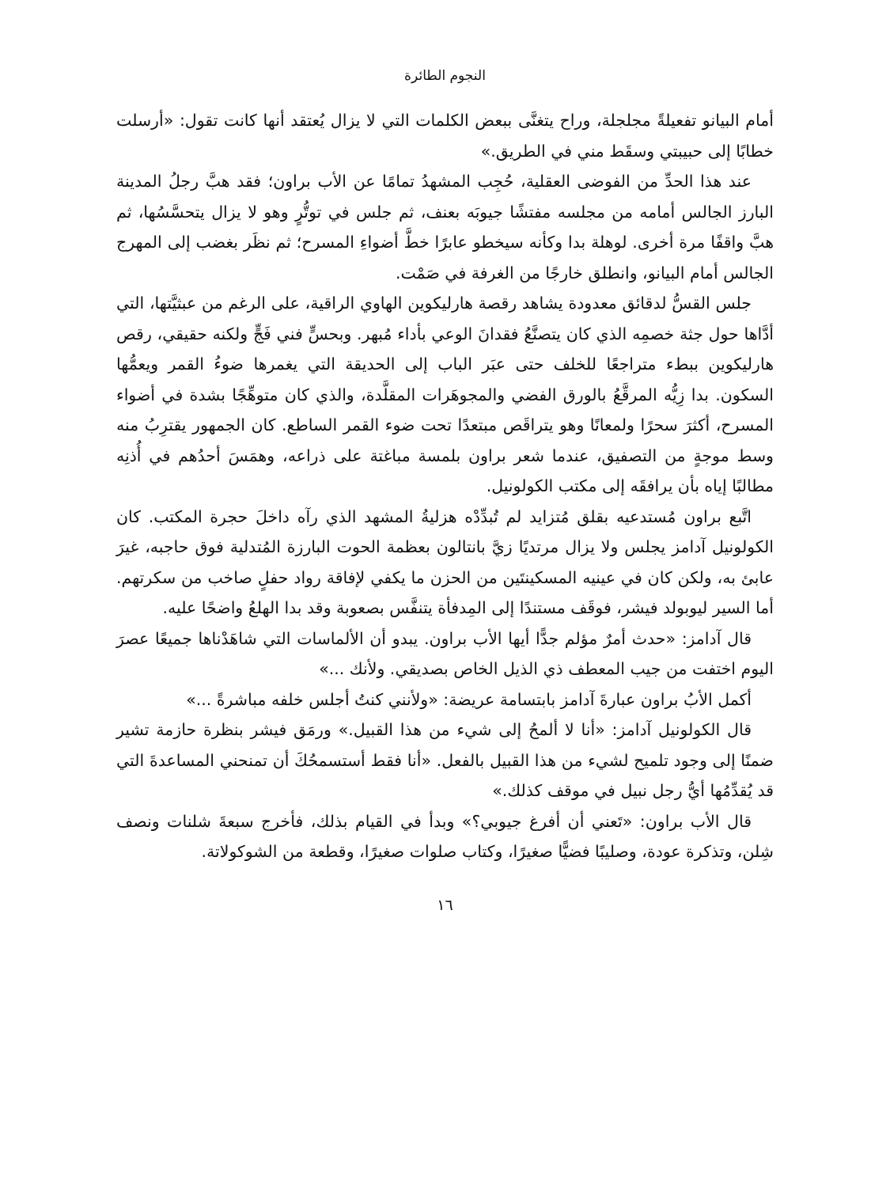النجوم الطائرة
أمام البيانو تفعيلةً مجلجلة، وراح يتغنَّى ببعض الكلمات التي لا يزال يُعتقد أنها كانت تقول: «أرسلت خطابًا إلى حبيبتي وسقَط مني في الطريق.»
عند هذا الحدِّ من الفوضى العقلية، حُجِب المشهدُ تمامًا عن الأب براون؛ فقد هبَّ رجلُ المدينة البارز الجالس أمامه من مجلسه مفتشًا جيوبَه بعنف، ثم جلس في توتُّرٍ وهو لا يزال يتحسَّسُها، ثم هبَّ واقفًا مرة أخرى. لوهلة بدا وكأنه سيخطو عابرًا خطَّ أضواءِ المسرح؛ ثم نظَر بغضب إلى المهرج الجالس أمام البيانو، وانطلق خارجًا من الغرفة في صَمْت.
جلس القسُّ لدقائق معدودة يشاهد رقصة هارليكوين الهاوي الراقية، على الرغم من عبثيَّتها، التي أدَّاها حول جثة خصمِه الذي كان يتصنَّعُ فقدانَ الوعي بأداء مُبهر. وبحسٍّ فني فَجٍّ ولكنه حقيقي، رقص هارليكوين ببطء متراجعًا للخلف حتى عبَر الباب إلى الحديقة التي يغمرها ضوءُ القمر ويعمُّها السكون. بدا زِيُّه المرقَّعُ بالورق الفضي والمجوهَرات المقلَّدة، والذي كان متوهِّجًا بشدة في أضواء المسرح، أكثرَ سحرًا ولمعانًا وهو يتراقَص مبتعدًا تحت ضوء القمر الساطع. كان الجمهور يقترِبُ منه وسط موجةٍ من التصفيق، عندما شعر براون بلمسة مباغتة على ذراعه، وهمَسَ أحدُهم في أُذنِه مطالبًا إياه بأن يرافقَه إلى مكتب الكولونيل.
اتَّبع براون مُستدعيه بقلق مُتزايد لم تُبدِّدْه هزليةُ المشهد الذي رآه داخلَ حجرة المكتب. كان الكولونيل آدامز يجلس ولا يزال مرتديًا زيَّ بانتالون بعظمة الحوت البارزة المُتدلية فوق حاجبه، غيرَ عابئ به، ولكن كان في عينيه المسكينتَين من الحزن ما يكفي لإفاقة رواد حفلٍ صاخب من سكرتهم. أما السير ليوبولد فيشر، فوقَف مستندًا إلى المِدفأة يتنفَّس بصعوبة وقد بدا الهلعُ واضحًا عليه.
قال آدامز: «حدث أمرٌ مؤلم جدًّا أيها الأب براون. يبدو أن الألماسات التي شاهَدْناها جميعًا عصرَ اليوم اختفت من جيب المعطف ذي الذيل الخاص بصديقي. ولأنك ...»
أكمل الأبُ براون عبارةَ آدامز بابتسامة عريضة: «ولأنني كنتُ أجلس خلفه مباشرةً ...»
قال الكولونيل آدامز: «أنا لا ألمحُ إلى شيء من هذا القبيل.» ورمَق فيشر بنظرة حازمة تشير ضمنًا إلى وجود تلميح لشيء من هذا القبيل بالفعل. «أنا فقط أستسمحُكَ أن تمنحني المساعدةَ التي قد يُقدِّمُها أيُّ رجل نبيل في موقف كذلك.»
قال الأب براون: «تَعني أن أفرغ جيوبي؟» وبدأ في القيام بذلك، فأخرج سبعةَ شلنات ونصف شِلن، وتذكرة عودة، وصليبًا فضيًّا صغيرًا، وكتاب صلوات صغيرًا، وقطعة من الشوكولاتة.
١٦